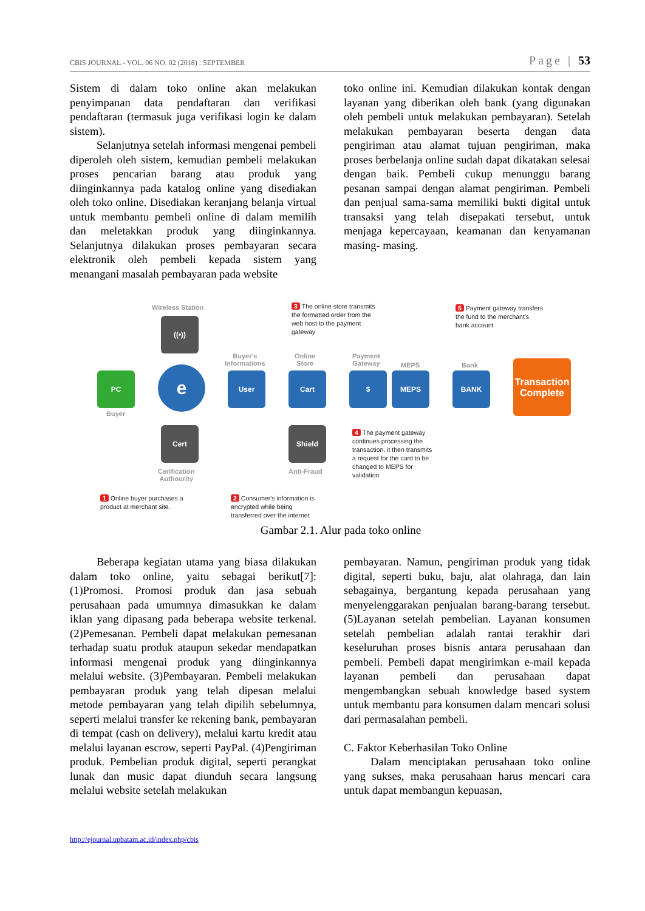CBIS JOURNAL - VOL. 06 NO. 02 (2018) : SEPTEMBER Page | 53
Sistem di dalam toko online akan melakukan penyimpanan data pendaftaran dan verifikasi pendaftaran (termasuk juga verifikasi login ke dalam sistem).
Selanjutnya setelah informasi mengenai pembeli diperoleh oleh sistem, kemudian pembeli melakukan proses pencarian barang atau produk yang diinginkannya pada katalog online yang disediakan oleh toko online. Disediakan keranjang belanja virtual untuk membantu pembeli online di dalam memilih dan meletakkan produk yang diinginkannya. Selanjutnya dilakukan proses pembayaran secara elektronik oleh pembeli kepada sistem yang menangani masalah pembayaran pada website
toko online ini. Kemudian dilakukan kontak dengan layanan yang diberikan oleh bank (yang digunakan oleh pembeli untuk melakukan pembayaran). Setelah melakukan pembayaran beserta dengan data pengiriman atau alamat tujuan pengiriman, maka proses berbelanja online sudah dapat dikatakan selesai dengan baik. Pembeli cukup menunggu barang pesanan sampai dengan alamat pengiriman. Pembeli dan penjual sama-sama memiliki bukti digital untuk transaksi yang telah disepakati tersebut, untuk menjaga kepercayaan, keamanan dan kenyamanan masing- masing.
Wireless Station
3 The online store transmits
the formatted order from the
web host to the payment
gateway
5 Payment gateway transfers
the fund to the merchant's
bank account
((•))
Buyer's
Informations
Online
Store
Payment
Gateway
MEPS Bank
PC e User Cart $ MEPS BANK
Transaction
Complete
Buyer
4 The payment gateway
continues processing the
transaction, it then transmits
a request for the card to be
changed to MEPS for
validation
Cert Shield
Cerification
Authourity
Anti-Fraud
1 Online buyer purchases a
product at merchant site.
2 Consumer's information is
encrypted while being
transferred over the internet
Gambar 2.1. Alur pada toko online
Beberapa kegiatan utama yang biasa dilakukan dalam toko online, yaitu sebagai berikut[7]: (1)Promosi. Promosi produk dan jasa sebuah perusahaan pada umumnya dimasukkan ke dalam iklan yang dipasang pada beberapa website terkenal. (2)Pemesanan. Pembeli dapat melakukan pemesanan terhadap suatu produk ataupun sekedar mendapatkan informasi mengenai produk yang diinginkannya melalui website. (3)Pembayaran. Pembeli melakukan pembayaran produk yang telah dipesan melalui metode pembayaran yang telah dipilih sebelumnya, seperti melalui transfer ke rekening bank, pembayaran di tempat (cash on delivery), melalui kartu kredit atau melalui layanan escrow, seperti PayPal. (4)Pengiriman produk. Pembelian produk digital, seperti perangkat lunak dan music dapat diunduh secara langsung melalui website setelah melakukan
pembayaran. Namun, pengiriman produk yang tidak digital, seperti buku, baju, alat olahraga, dan lain sebagainya, bergantung kepada perusahaan yang menyelenggarakan penjualan barang-barang tersebut. (5)Layanan setelah pembelian. Layanan konsumen setelah pembelian adalah rantai terakhir dari keseluruhan proses bisnis antara perusahaan dan pembeli. Pembeli dapat mengirimkan e-mail kepada layanan pembeli dan perusahaan dapat mengembangkan sebuah knowledge based system untuk membantu para konsumen dalam mencari solusi dari permasalahan pembeli.
C. Faktor Keberhasilan Toko Online
Dalam menciptakan perusahaan toko online yang sukses, maka perusahaan harus mencari cara untuk dapat membangun kepuasan,
http://ejournal.upbatam.ac.id/index.php/cbis